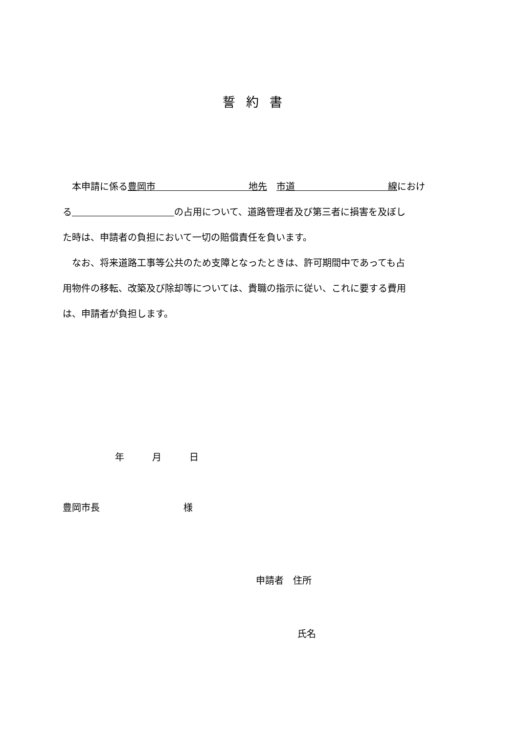誓約書
　本申請に係る豊岡市　　　　　　　　　　地先　市道　　　　　　　　　　線におけ
る　　　　　　　　　　　 の占用について、道路管理者及び第三者に損害を及ぼし
た時は、申請者の負担において一切の賠償責任を負います。
　なお、将来道路工事等公共のため支障となったときは、許可期間中であっても占
用物件の移転、改築及び除却等については、貴職の指示に従い、これに要する費用
は、申請者が負担します。
年　　　月　　　日
豊岡市長　　　　　　　　　様
申請者　住所
氏名